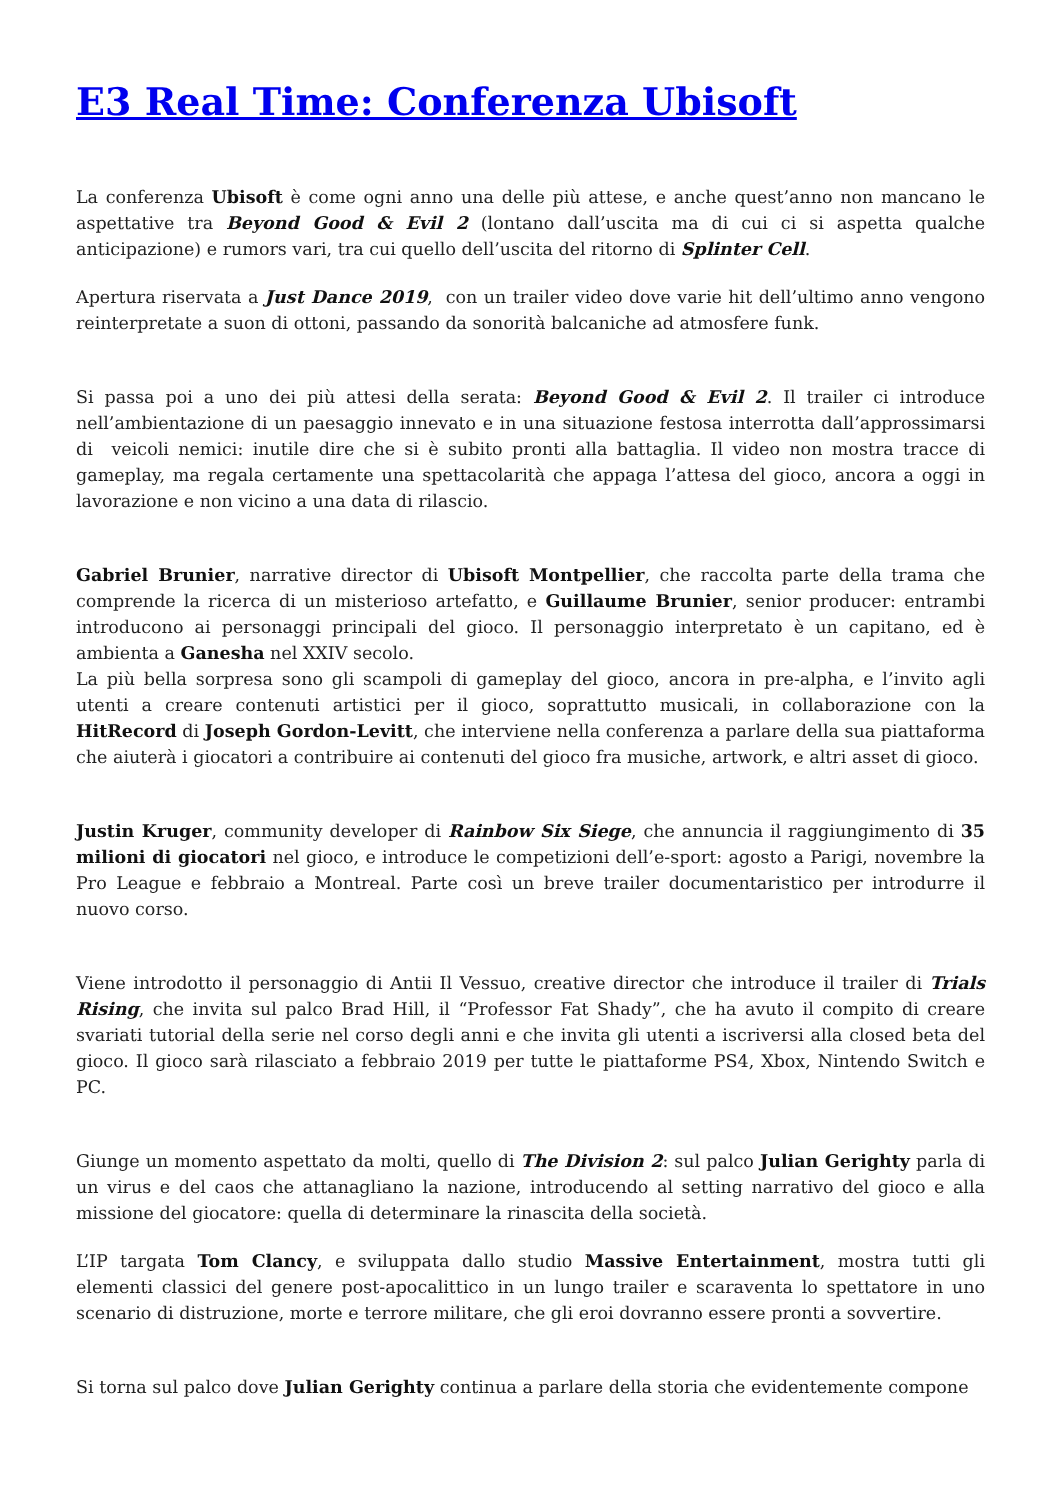E3 Real Time: Conferenza Ubisoft
La conferenza Ubisoft è come ogni anno una delle più attese, e anche quest’anno non mancano le aspettative tra Beyond Good & Evil 2 (lontano dall’uscita ma di cui ci si aspetta qualche anticipazione) e rumors vari, tra cui quello dell’uscita del ritorno di Splinter Cell.
Apertura riservata a Just Dance 2019, con un trailer video dove varie hit dell’ultimo anno vengono reinterpretate a suon di ottoni, passando da sonorità balcaniche ad atmosfere funk.
Si passa poi a uno dei più attesi della serata: Beyond Good & Evil 2. Il trailer ci introduce nell’ambientazione di un paesaggio innevato e in una situazione festosa interrotta dall’approssimarsi di veicoli nemici: inutile dire che si è subito pronti alla battaglia. Il video non mostra tracce di gameplay, ma regala certamente una spettacolarità che appaga l’attesa del gioco, ancora a oggi in lavorazione e non vicino a una data di rilascio.
Gabriel Brunier, narrative director di Ubisoft Montpellier, che raccolta parte della trama che comprende la ricerca di un misterioso artefatto, e Guillaume Brunier, senior producer: entrambi introducono ai personaggi principali del gioco. Il personaggio interpretato è un capitano, ed è ambienta a Ganesha nel XXIV secolo.
La più bella sorpresa sono gli scampoli di gameplay del gioco, ancora in pre-alpha, e l’invito agli utenti a creare contenuti artistici per il gioco, soprattutto musicali, in collaborazione con la HitRecord di Joseph Gordon-Levitt, che interviene nella conferenza a parlare della sua piattaforma che aiuterà i giocatori a contribuire ai contenuti del gioco fra musiche, artwork, e altri asset di gioco.
Justin Kruger, community developer di Rainbow Six Siege, che annuncia il raggiungimento di 35 milioni di giocatori nel gioco, e introduce le competizioni dell’e-sport: agosto a Parigi, novembre la Pro League e febbraio a Montreal. Parte così un breve trailer documentaristico per introdurre il nuovo corso.
Viene introdotto il personaggio di Antii Il Vessuo, creative director che introduce il trailer di Trials Rising, che invita sul palco Brad Hill, il “Professor Fat Shady”, che ha avuto il compito di creare svariati tutorial della serie nel corso degli anni e che invita gli utenti a iscriversi alla closed beta del gioco. Il gioco sarà rilasciato a febbraio 2019 per tutte le piattaforme PS4, Xbox, Nintendo Switch e PC.
Giunge un momento aspettato da molti, quello di The Division 2: sul palco Julian Gerighty parla di un virus e del caos che attanagliano la nazione, introducendo al setting narrativo del gioco e alla missione del giocatore: quella di determinare la rinascita della società.
L’IP targata Tom Clancy, e sviluppata dallo studio Massive Entertainment, mostra tutti gli elementi classici del genere post-apocalittico in un lungo trailer e scaraventa lo spettatore in uno scenario di distruzione, morte e terrore militare, che gli eroi dovranno essere pronti a sovvertire.
Si torna sul palco dove Julian Gerighty continua a parlare della storia che evidentemente compone